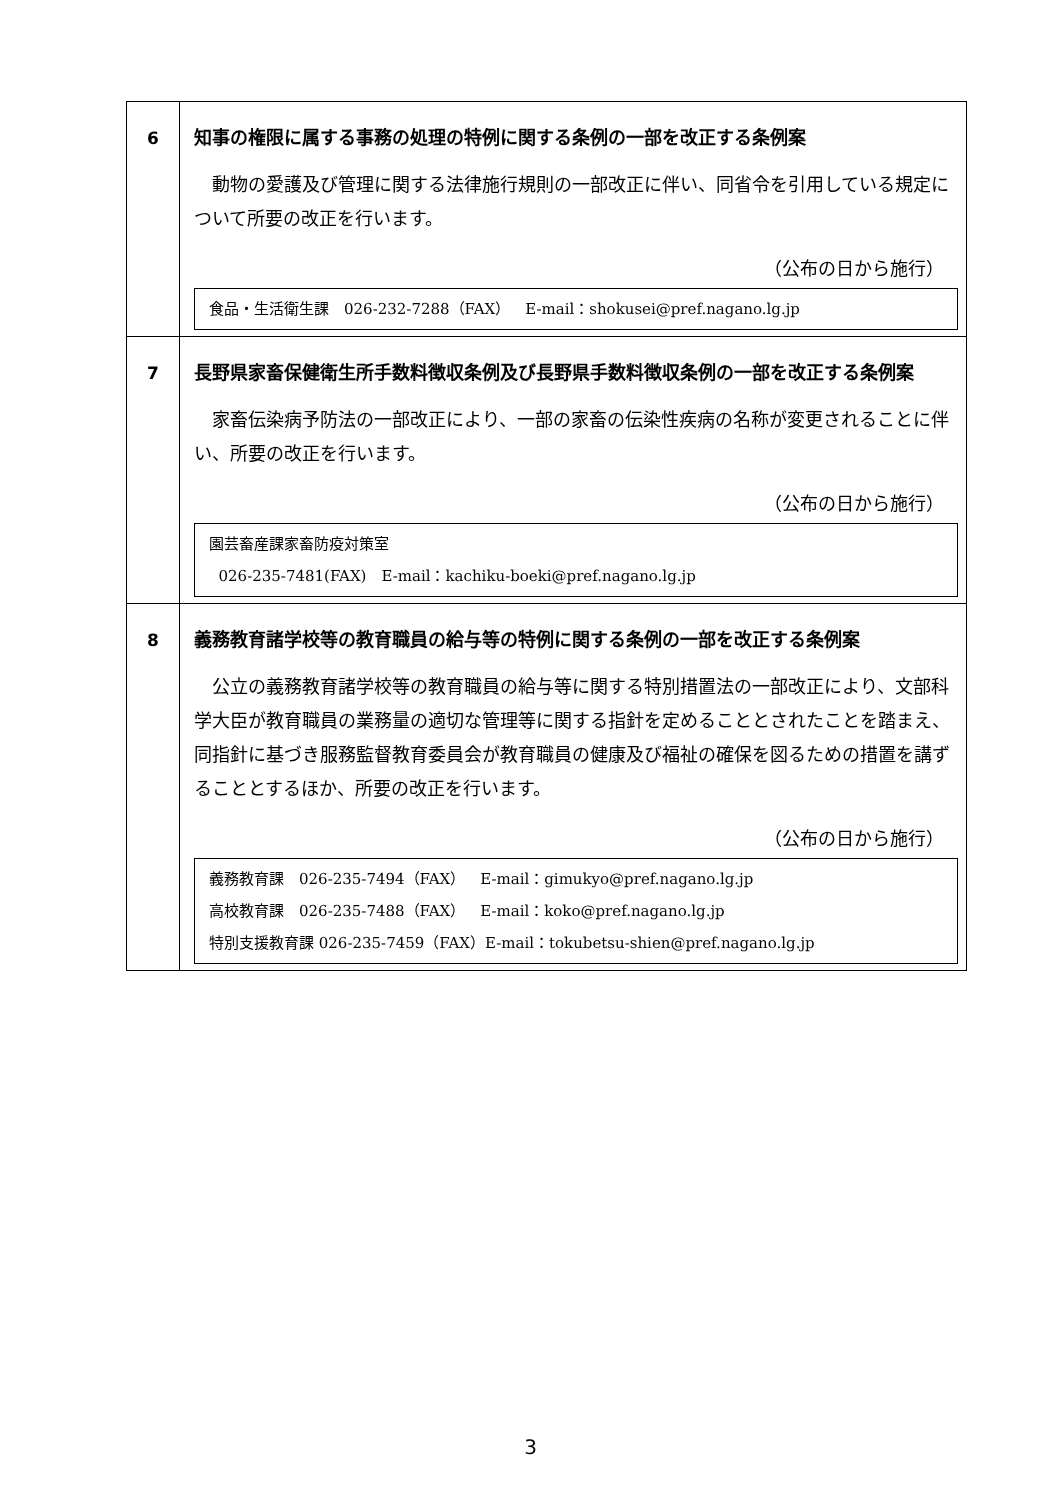| 6 | 知事の権限に属する事務の処理の特例に関する条例の一部を改正する条例案 動物の愛護及び管理に関する法律施行規則の一部改正に伴い、同省令を引用している規定について所要の改正を行います。 （公布の日から施行） 食品・生活衛生課 026-232-7288（FAX） E-mail：shokusei@pref.nagano.lg.jp |
| 7 | 長野県家畜保健衛生所手数料徴収条例及び長野県手数料徴収条例の一部を改正する条例案 家畜伝染病予防法の一部改正により、一部の家畜の伝染性疾病の名称が変更されることに伴い、所要の改正を行います。 （公布の日から施行） 園芸畜産課家畜防疫対策室 026-235-7481(FAX) E-mail：kachiku-boeki@pref.nagano.lg.jp |
| 8 | 義務教育諸学校等の教育職員の給与等の特例に関する条例の一部を改正する条例案 公立の義務教育諸学校等の教育職員の給与等に関する特別措置法の一部改正により、文部科学大臣が教育職員の業務量の適切な管理等に関する指針を定めることとされたことを踏まえ、同指針に基づき服務監督教育委員会が教育職員の健康及び福祉の確保を図るための措置を講ずることとするほか、所要の改正を行います。 （公布の日から施行） 義務教育課 026-235-7494（FAX） E-mail：gimukyo@pref.nagano.lg.jp 高校教育課 026-235-7488（FAX） E-mail：koko@pref.nagano.lg.jp 特別支援教育課 026-235-7459（FAX）E-mail：tokubetsu-shien@pref.nagano.lg.jp |
3